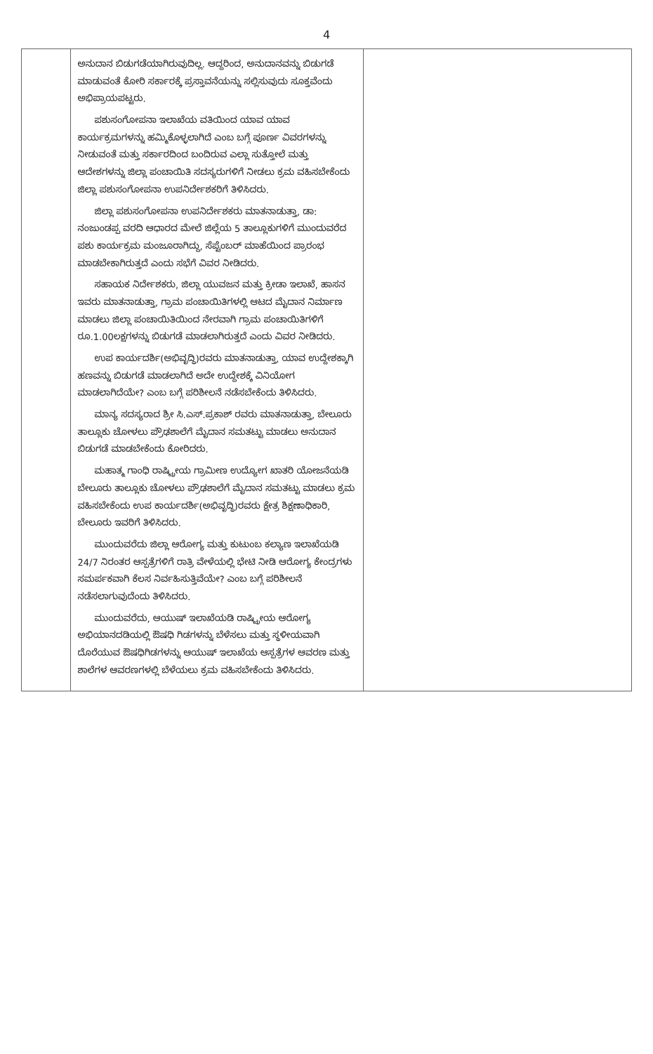4
| | ಅನುದಾನ ಬಿಡುಗಡೆಯಾಗಿರುವುದಿಲ್ಲ. ಆದ್ದರಿಂದ, ಅನುದಾನವನ್ನು ಬಿಡುಗಡೆ ಮಾಡುವಂತೆ ಕೋರಿ ಸರ್ಕಾರಕ್ಕೆ ಪ್ರಸ್ತಾವನೆಯನ್ನು ಸಲ್ಲಿಸುವುದು ಸೂಕ್ತವೆಂದು ಅಭಿಪ್ರಾಯಪಟ್ಟರು. ಪಶುಸಂಗೋಪನಾ ಇಲಾಖೆಯ ವತಿಯಿಂದ ಯಾವ ಯಾವ ಕಾರ್ಯಕ್ರಮಗಳನ್ನು ಹಮ್ಮಿಕೊಳ್ಳಲಾಗಿದೆ ಎಂಬ ಬಗ್ಗೆ ಪೂರ್ಣ ವಿವರಗಳನ್ನು ನೀಡುವಂತೆ ಮತ್ತು ಸರ್ಕಾರದಿಂದ ಬಂದಿರುವ ಎಲ್ಲಾ ಸುತ್ತೋಲೆ ಮತ್ತು ಆದೇಶಗಳನ್ನು ಜಿಲ್ಲಾ ಪಂಚಾಯಿತಿ ಸದಸ್ಯರುಗಳಿಗೆ ನೀಡಲು ಕ್ರಮ ವಹಿಸಬೇಕೆಂದು ಜಿಲ್ಲಾ ಪಶುಸಂಗೋಪನಾ ಉಪನಿರ್ದೇಶಕರಿಗೆ ತಿಳಿಸಿದರು. ಜಿಲ್ಲಾ ಪಶುಸಂಗೋಪನಾ ಉಪನಿರ್ದೇಶಕರು ಮಾತನಾಡುತ್ತಾ, ಡಾ: ನಂಜುಂಡಪ್ಪ ವರದಿ ಆಧಾರದ ಮೇಲೆ ಜಿಲ್ಲೆಯ 5 ತಾಲ್ಲೂಕುಗಳಿಗೆ ಮುಂದುವರೆದ ಪಶು ಕಾರ್ಯಕ್ರಮ ಮಂಜೂರಾಗಿದ್ದು, ಸೆಪ್ಟೆಂಬರ್ ಮಾಹೆಯಿಂದ ಪ್ರಾರಂಭ ಮಾಡಬೇಕಾಗಿರುತ್ತದೆ ಎಂದು ಸಭೆಗೆ ವಿವರ ನೀಡಿದರು. ಸಹಾಯಕ ನಿರ್ದೇಶಕರು, ಜಿಲ್ಲಾ ಯುವಜನ ಮತ್ತು ಕ್ರೀಡಾ ಇಲಾಖೆ, ಹಾಸನ ಇವರು ಮಾತನಾಡುತ್ತಾ, ಗ್ರಾಮ ಪಂಚಾಯಿತಿಗಳಲ್ಲಿ ಆಟದ ಮೈದಾನ ನಿರ್ಮಾಣ ಮಾಡಲು ಜಿಲ್ಲಾ ಪಂಚಾಯಿತಿಯಿಂದ ನೇರವಾಗಿ ಗ್ರಾಮ ಪಂಚಾಯಿತಿಗಳಿಗೆ ರೂ.1.00ಲಕ್ಷಗಳನ್ನು ಬಿಡುಗಡೆ ಮಾಡಲಾಗಿರುತ್ತದೆ ಎಂದು ವಿವರ ನೀಡಿದರು. ಉಪ ಕಾರ್ಯದರ್ಶಿ(ಅಭಿವೃದ್ಧಿ)ರವರು ಮಾತನಾಡುತ್ತಾ, ಯಾವ ಉದ್ದೇಶಕ್ಕಾಗಿ ಹಣವನ್ನು ಬಿಡುಗಡೆ ಮಾಡಲಾಗಿದೆ ಅದೇ ಉದ್ದೇಶಕ್ಕೆ ವಿನಿಯೋಗ ಮಾಡಲಾಗಿದೆಯೇ? ಎಂಬ ಬಗ್ಗೆ ಪರಿಶೀಲನೆ ನಡೆಸಬೇಕೆಂದು ತಿಳಿಸಿದರು. ಮಾನ್ಯ ಸದಸ್ಯರಾದ ಶ್ರೀ ಸಿ.ಎಸ್.ಪ್ರಕಾಶ್ ರವರು ಮಾತನಾಡುತ್ತಾ, ಬೇಲೂರು ತಾಲ್ಲೂಕು ಚೋಳಲು ಪ್ರೌಢಶಾಲೆಗೆ ಮೈದಾನ ಸಮತಟ್ಟು ಮಾಡಲು ಅನುದಾನ ಬಿಡುಗಡೆ ಮಾಡಬೇಕೆಂದು ಕೋರಿದರು. ಮಹಾತ್ಮ ಗಾಂಧಿ ರಾಷ್ಟ್ರೀಯ ಗ್ರಾಮೀಣ ಉದ್ಯೋಗ ಖಾತರಿ ಯೋಜನೆಯಡಿ ಬೇಲೂರು ತಾಲ್ಲೂಕು ಚೋಳಲು ಪ್ರೌಢಶಾಲೆಗೆ ಮೈದಾನ ಸಮತಟ್ಟು ಮಾಡಲು ಕ್ರಮ ವಹಿಸಬೇಕೆಂದು ಉಪ ಕಾರ್ಯದರ್ಶಿ(ಅಭಿವೃದ್ಧಿ)ರವರು ಕ್ಷೇತ್ರ ಶಿಕ್ಷಣಾಧಿಕಾರಿ, ಬೇಲೂರು ಇವರಿಗೆ ತಿಳಿಸಿದರು. ಮುಂದುವರೆದು ಜಿಲ್ಲಾ ಆರೋಗ್ಯ ಮತ್ತು ಕುಟುಂಬ ಕಲ್ಯಾಣ ಇಲಾಖೆಯಡಿ 24/7 ನಿರಂತರ ಆಸ್ಪತ್ರೆಗಳಿಗೆ ರಾತ್ರಿ ವೇಳೆಯಲ್ಲಿ ಭೇಟಿ ನೀಡಿ ಆರೋಗ್ಯ ಕೇಂದ್ರಗಳು ಸಮರ್ಪಕವಾಗಿ ಕೆಲಸ ನಿರ್ವಹಿಸುತ್ತಿವೆಯೇ? ಎಂಬ ಬಗ್ಗೆ ಪರಿಶೀಲನೆ ನಡೆಸಲಾಗುವುದೆಂದು ತಿಳಿಸಿದರು. ಮುಂದುವರೆದು, ಆಯುಷ್ ಇಲಾಖೆಯಡಿ ರಾಷ್ಟ್ರೀಯ ಆರೋಗ್ಯ ಅಭಿಯಾನದಡಿಯಲ್ಲಿ ಔಷಧಿ ಗಿಡಗಳನ್ನು ಬೆಳೆಸಲು ಮತ್ತು ಸ್ಥಳೀಯವಾಗಿ ದೊರೆಯುವ ಔಷಧಿಗಿಡಗಳನ್ನು ಆಯುಷ್ ಇಲಾಖೆಯ ಆಸ್ಪತ್ರೆಗಳ ಆವರಣ ಮತ್ತು ಶಾಲೆಗಳ ಆವರಣಗಳಲ್ಲಿ ಬೆಳೆಯಲು ಕ್ರಮ ವಹಿಸಬೇಕೆಂದು ತಿಳಿಸಿದರು. | |